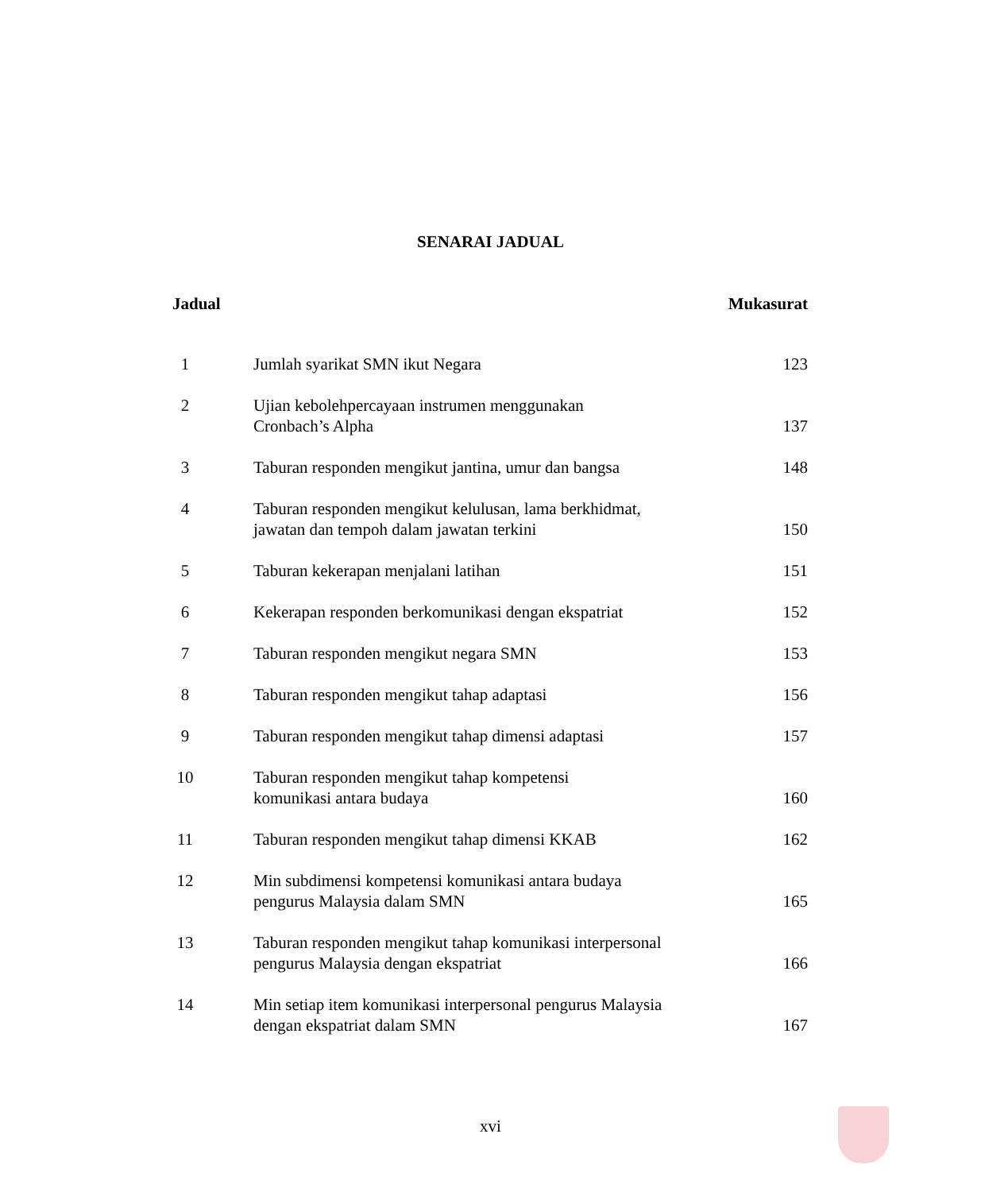SENARAI JADUAL
Jadual Mukasurat
| 1 | Jumlah syarikat SMN ikut Negara | 123 |
| 2 | Ujian kebolehpercayaan instrumen menggunakan Cronbach’s Alpha | 137 |
| 3 | Taburan responden mengikut jantina, umur dan bangsa | 148 |
| 4 | Taburan responden mengikut kelulusan, lama berkhidmat, jawatan dan tempoh dalam jawatan terkini | 150 |
| 5 | Taburan kekerapan menjalani latihan | 151 |
| 6 | Kekerapan responden berkomunikasi dengan ekspatriat | 152 |
| 7 | Taburan responden mengikut negara SMN | 153 |
| 8 | Taburan responden mengikut tahap adaptasi | 156 |
| 9 | Taburan responden mengikut tahap dimensi adaptasi | 157 |
| 10 | Taburan responden mengikut tahap kompetensi komunikasi antara budaya | 160 |
| 11 | Taburan responden mengikut tahap dimensi KKAB | 162 |
| 12 | Min subdimensi kompetensi komunikasi antara budaya pengurus Malaysia dalam SMN | 165 |
| 13 | Taburan responden mengikut tahap komunikasi interpersonal pengurus Malaysia dengan ekspatriat | 166 |
| 14 | Min setiap item komunikasi interpersonal pengurus Malaysia dengan ekspatriat dalam SMN | 167 |
xvi